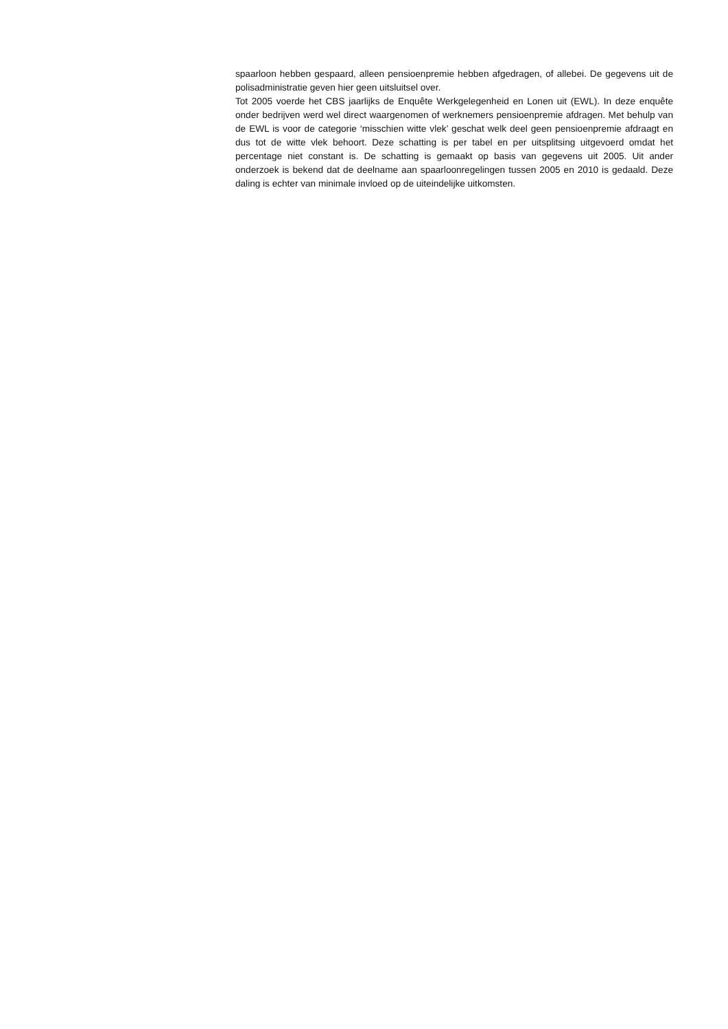spaarloon hebben gespaard, alleen pensioenpremie hebben afgedragen, of allebei. De gegevens uit de polisadministratie geven hier geen uitsluitsel over.
Tot 2005 voerde het CBS jaarlijks de Enquête Werkgelegenheid en Lonen uit (EWL). In deze enquête onder bedrijven werd wel direct waargenomen of werknemers pensioen­premie afdragen. Met behulp van de EWL is voor de categorie ‘misschien witte vlek’ geschat welk deel geen pensioenpremie afdraagt en dus tot de witte vlek behoort. Deze schatting is per tabel en per uitsplitsing uitgevoerd omdat het percentage niet constant is. De schatting is gemaakt op basis van gegevens uit 2005. Uit ander onderzoek is bekend dat de deelname aan spaarloonregelingen tussen 2005 en 2010 is gedaald. Deze daling is echter van minimale invloed op de uiteindelijke uitkomsten.